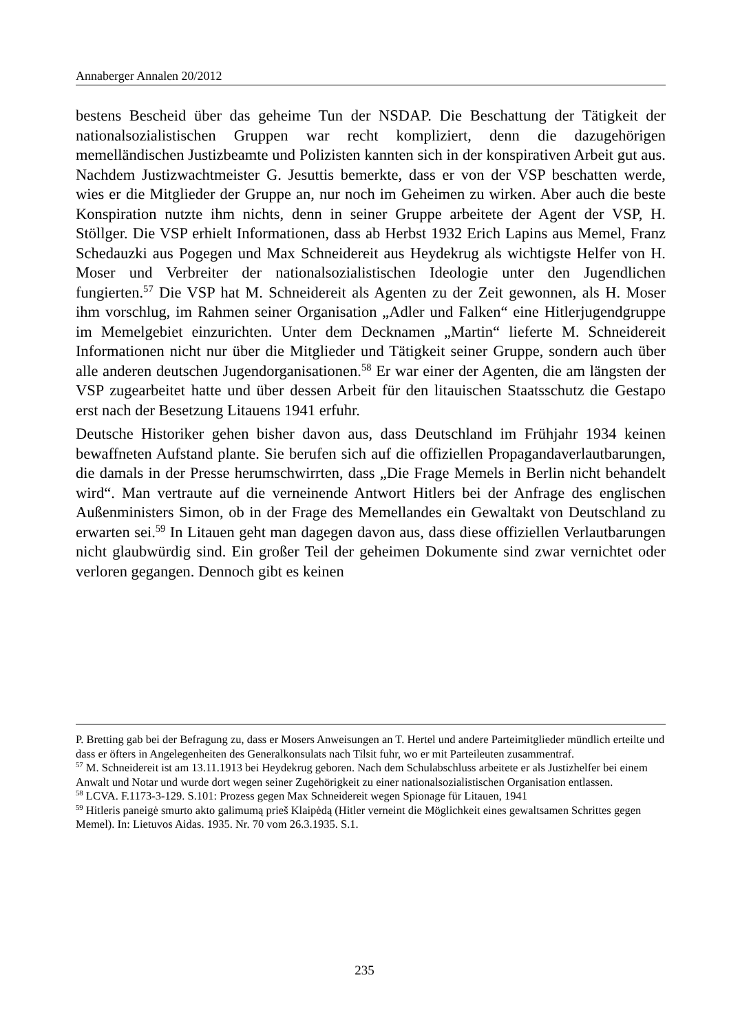Annaberger Annalen 20/2012
bestens Bescheid über das geheime Tun der NSDAP. Die Beschattung der Tätigkeit der nationalsozialistischen Gruppen war recht kompliziert, denn die dazugehörigen memelländischen Justizbeamte und Polizisten kannten sich in der konspirativen Arbeit gut aus. Nachdem Justizwachtmeister G. Jesuttis bemerkte, dass er von der VSP beschatten werde, wies er die Mitglieder der Gruppe an, nur noch im Geheimen zu wirken. Aber auch die beste Konspiration nutzte ihm nichts, denn in seiner Gruppe arbeitete der Agent der VSP, H. Stöllger. Die VSP erhielt Informationen, dass ab Herbst 1932 Erich Lapins aus Memel, Franz Schedauzki aus Pogegen und Max Schneidereit aus Heydekrug als wichtigste Helfer von H. Moser und Verbreiter der nationalsozialistischen Ideologie unter den Jugendlichen fungierten.<sup>57</sup> Die VSP hat M. Schneidereit als Agenten zu der Zeit gewonnen, als H. Moser ihm vorschlug, im Rahmen seiner Organisation „Adler und Falken“ eine Hitlerjugendgruppe im Memelgebiet einzurichten. Unter dem Decknamen „Martin“ lieferte M. Schneidereit Informationen nicht nur über die Mitglieder und Tätigkeit seiner Gruppe, sondern auch über alle anderen deutschen Jugendorganisationen.<sup>58</sup> Er war einer der Agenten, die am längsten der VSP zugearbeitet hatte und über dessen Arbeit für den litauischen Staatsschutz die Gestapo erst nach der Besetzung Litauens 1941 erfuhr.
Deutsche Historiker gehen bisher davon aus, dass Deutschland im Frühjahr 1934 keinen bewaffneten Aufstand plante. Sie berufen sich auf die offiziellen Propagandaverlautbarungen, die damals in der Presse herumschwirrten, dass „Die Frage Memels in Berlin nicht behandelt wird“. Man vertraute auf die verneinende Antwort Hitlers bei der Anfrage des englischen Außenministers Simon, ob in der Frage des Memellandes ein Gewaltakt von Deutschland zu erwarten sei.<sup>59</sup> In Litauen geht man dagegen davon aus, dass diese offiziellen Verlautbarungen nicht glaubwürdig sind. Ein großer Teil der geheimen Dokumente sind zwar vernichtet oder verloren gegangen. Dennoch gibt es keinen
P. Bretting gab bei der Befragung zu, dass er Mosers Anweisungen an T. Hertel und andere Parteimitglieder mündlich erteilte und dass er öfters in Angelegenheiten des Generalkonsulats nach Tilsit fuhr, wo er mit Parteileuten zusammentraf.
<sup>57</sup> M. Schneidereit ist am 13.11.1913 bei Heydekrug geboren. Nach dem Schulabschluss arbeitete er als Justizhelfer bei einem Anwalt und Notar und wurde dort wegen seiner Zugehörigkeit zu einer nationalsozialistischen Organisation entlassen.
<sup>58</sup> LCVA. F.1173-3-129. S.101: Prozess gegen Max Schneidereit wegen Spionage für Litauen, 1941
<sup>59</sup> Hitleris paneigė smurto akto galimumą prieš Klaipėdą (Hitler verneint die Möglichkeit eines gewaltsamen Schrittes gegen Memel). In: Lietuvos Aidas. 1935. Nr. 70 vom 26.3.1935. S.1.
235